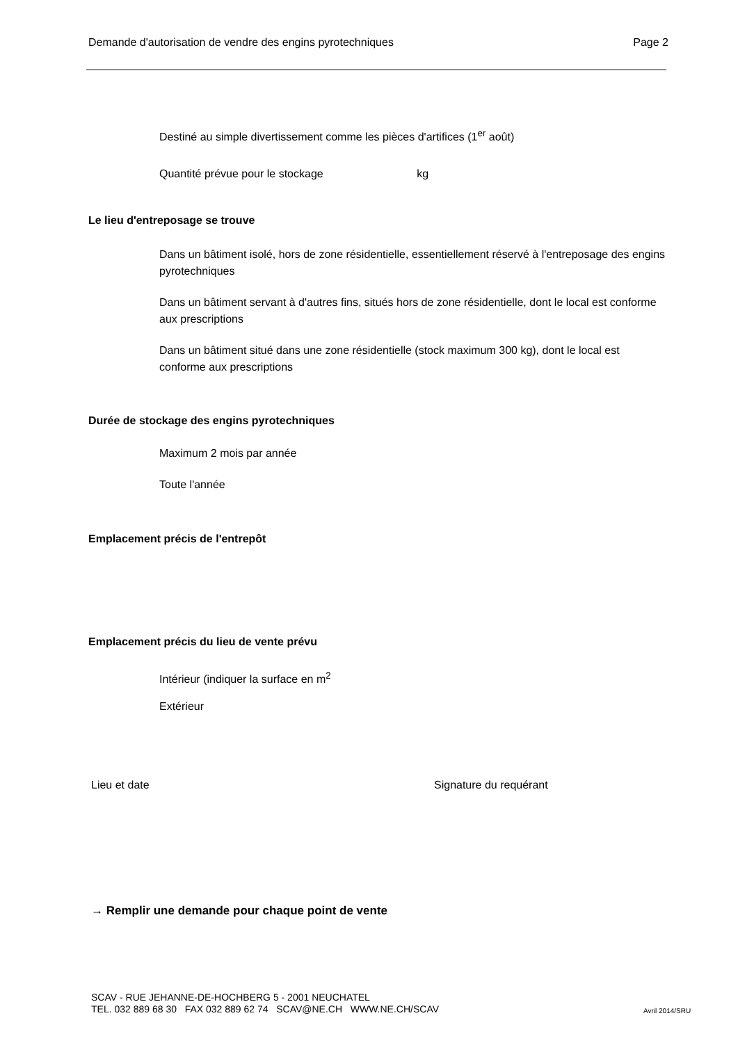Demande d'autorisation de vendre des engins pyrotechniques Page 2
Destiné au simple divertissement comme les pièces d'artifices (1<sup>er</sup> août)
Quantité prévue pour le stockage kg
Le lieu d'entreposage se trouve
Dans un bâtiment isolé, hors de zone résidentielle, essentiellement réservé à l'entreposage des engins pyrotechniques
Dans un bâtiment servant à d'autres fins, situés hors de zone résidentielle, dont le local est conforme aux prescriptions
Dans un bâtiment situé dans une zone résidentielle (stock maximum 300 kg), dont le local est conforme aux prescriptions
Durée de stockage des engins pyrotechniques
Maximum 2 mois par année
Toute l'année
Emplacement précis de l'entrepôt
Emplacement précis du lieu de vente prévu
Intérieur (indiquer la surface en m<sup>2</sup>
Extérieur
Lieu et date Signature du requérant
→ Remplir une demande pour chaque point de vente
SCAV - RUE JEHANNE-DE-HOCHBERG 5 - 2001 NEUCHATEL
TEL. 032 889 68 30 FAX 032 889 62 74 SCAV@NE.CH WWW.NE.CH/SCAV
Avril 2014/SRU